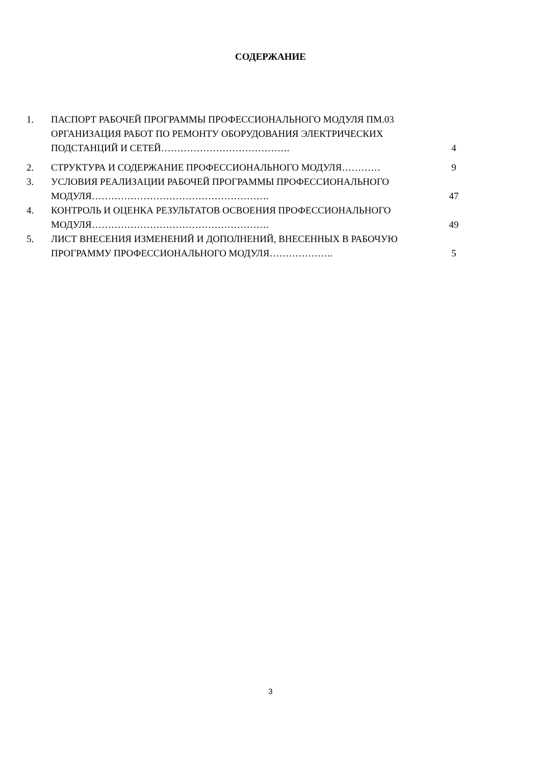СОДЕРЖАНИЕ
| 1. | ПАСПОРТ РАБОЧЕЙ ПРОГРАММЫ ПРОФЕССИОНАЛЬНОГО МОДУЛЯ ПМ.03 ОРГАНИЗАЦИЯ РАБОТ ПО РЕМОНТУ ОБОРУДОВАНИЯ ЭЛЕКТРИЧЕСКИХ ПОДСТАНЦИЙ И СЕТЕЙ…………………………………. | 4 |
| 2. | СТРУКТУРА И СОДЕРЖАНИЕ ПРОФЕССИОНАЛЬНОГО МОДУЛЯ………… | 9 |
| 3. | УСЛОВИЯ РЕАЛИЗАЦИИ РАБОЧЕЙ ПРОГРАММЫ ПРОФЕССИОНАЛЬНОГО МОДУЛЯ………………………………………………. | 47 |
| 4. | КОНТРОЛЬ И ОЦЕНКА РЕЗУЛЬТАТОВ ОСВОЕНИЯ ПРОФЕССИОНАЛЬНОГО МОДУЛЯ………………………………………………. | 49 |
| 5. | ЛИСТ ВНЕСЕНИЯ ИЗМЕНЕНИЙ И ДОПОЛНЕНИЙ, ВНЕСЕННЫХ В РАБОЧУЮ ПРОГРАММУ ПРОФЕССИОНАЛЬНОГО МОДУЛЯ……………….. | 5 |
3